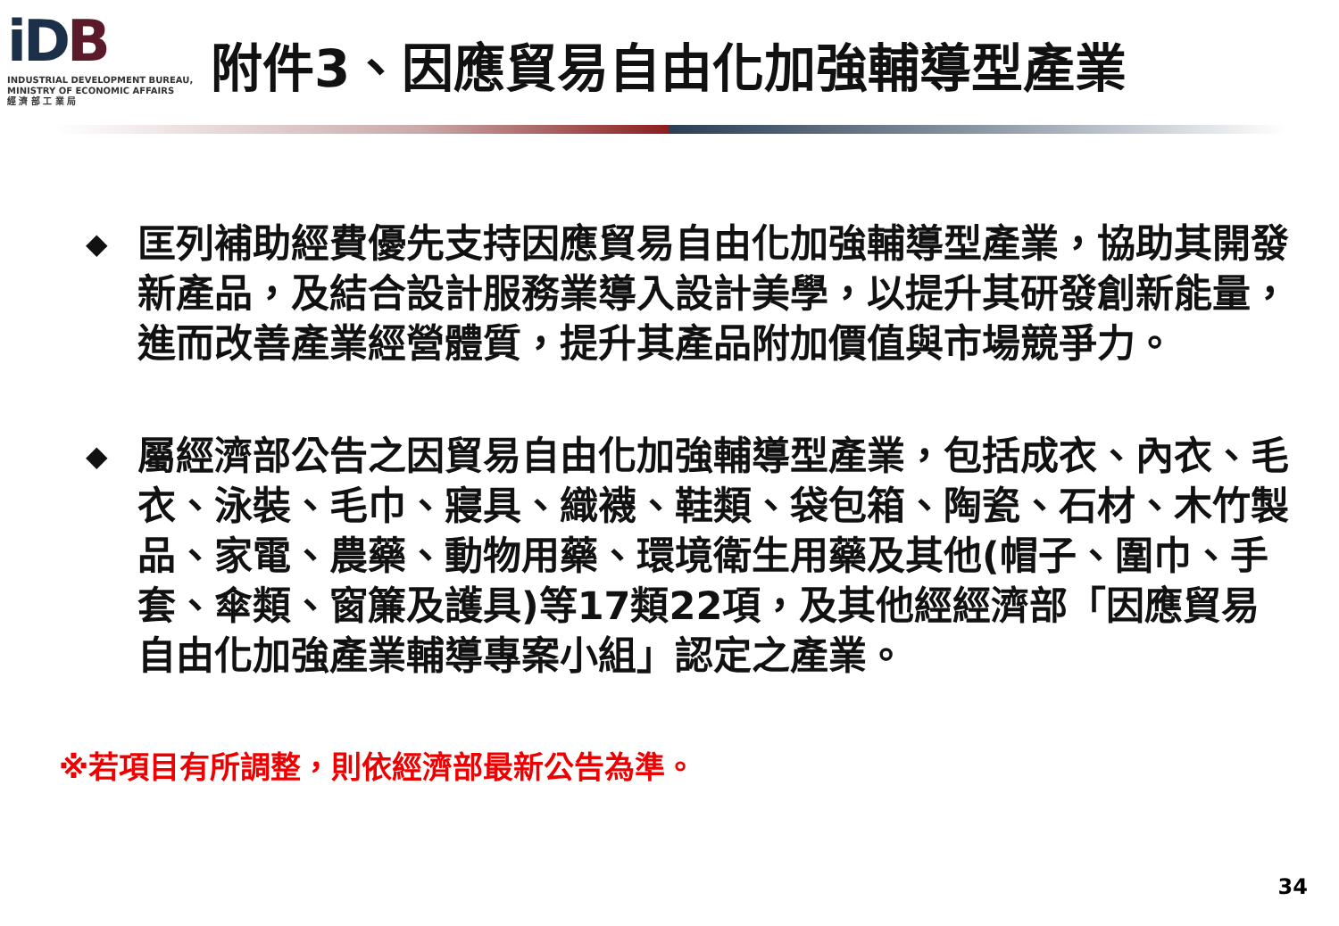iDB
INDUSTRIAL DEVELOPMENT BUREAU,
MINISTRY OF ECONOMIC AFFAIRS
經 濟 部 工 業 局
附件3、因應貿易自由化加強輔導型產業
◆
匡列補助經費優先支持因應貿易自由化加強輔導型產業，協助其開發新產品，及結合設計服務業導入設計美學，以提升其研發創新能量，進而改善產業經營體質，提升其產品附加價值與市場競爭力。
◆
屬經濟部公告之因貿易自由化加強輔導型產業，包括成衣、內衣、毛衣、泳裝、毛巾、寢具、織襪、鞋類、袋包箱、陶瓷、石材、木竹製品、家電、農藥、動物用藥、環境衛生用藥及其他(帽子、圍巾、手套、傘類、窗簾及護具)等17類22項，及其他經經濟部「因應貿易自由化加強產業輔導專案小組」認定之產業。
※若項目有所調整，則依經濟部最新公告為準。
34